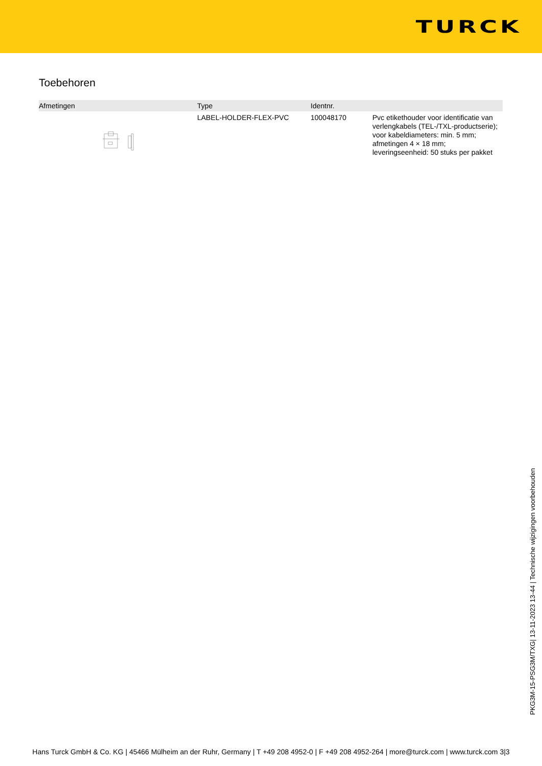TURCK
Toebehoren
| Afmetingen | Type | Identnr. | |
| --- | --- | --- | --- |
| | LABEL-HOLDER-FLEX-PVC | 100048170 | Pvc etikethouder voor identificatie van verlengkabels (TEL-/TXL-productserie); voor kabeldiameters: min. 5 mm; afmetingen 4 × 18 mm; leveringseenheid: 50 stuks per pakket |
PKG3M-15-PSG3M/TXG| 13-11-2023 13-44 | Technische wijzigingen voorbehouden
Hans Turck GmbH & Co. KG | 45466 Mülheim an der Ruhr, Germany | T +49 208 4952-0 | F +49 208 4952-264 | more@turck.com | www.turck.com 3|3